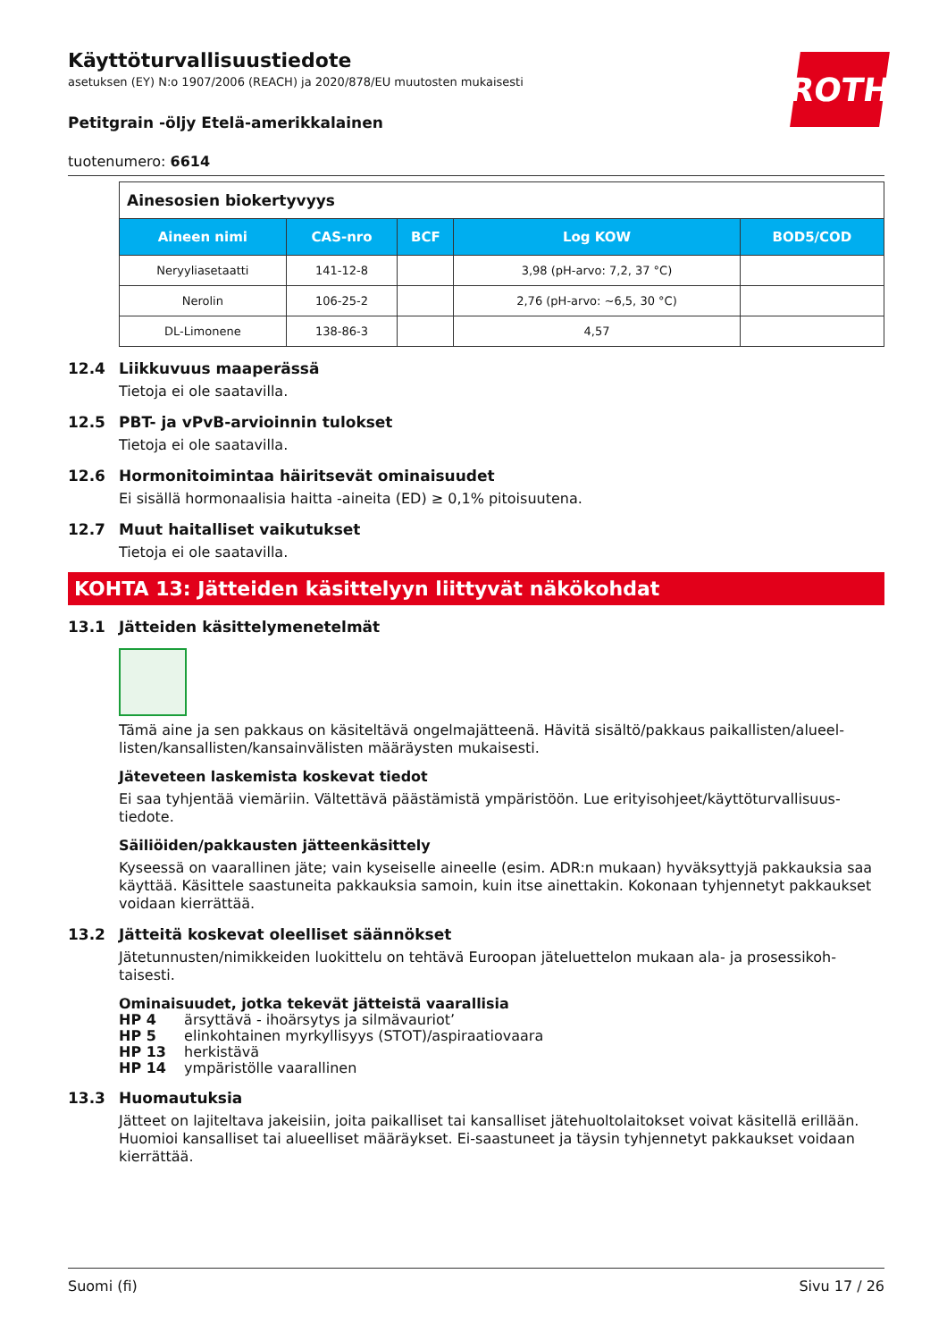Käyttöturvallisuustiedote
asetuksen (EY) N:o 1907/2006 (REACH) ja 2020/878/EU muutosten mukaisesti
ROTH
Petitgrain -öljy Etelä-amerikkalainen
tuotenumero: 6614
| Ainesosien biokertyvyys | | | | |
| Aineen nimi | CAS-nro | BCF | Log KOW | BOD5/COD |
| Neryyliasetaatti | 141-12-8 | | 3,98 (pH-arvo: 7,2, 37 °C) | |
| Nerolin | 106-25-2 | | 2,76 (pH-arvo: ~6,5, 30 °C) | |
| DL-Limonene | 138-86-3 | | 4,57 | |
12.4 Liikkuvuus maaperässä
Tietoja ei ole saatavilla.
12.5 PBT- ja vPvB-arvioinnin tulokset
Tietoja ei ole saatavilla.
12.6 Hormonitoimintaa häiritsevät ominaisuudet
Ei sisällä hormonaalisia haitta -aineita (ED) ≥ 0,1% pitoisuutena.
12.7 Muut haitalliset vaikutukset
Tietoja ei ole saatavilla.
KOHTA 13: Jätteiden käsittelyyn liittyvät näkökohdat
13.1 Jätteiden käsittelymenetelmät
Tämä aine ja sen pakkaus on käsiteltävä ongelmajätteenä. Hävitä sisältö/pakkaus paikallisten/alueel­listen/kansallisten/kansainvälisten määräysten mukaisesti.
Jäteveteen laskemista koskevat tiedot
Ei saa tyhjentää viemäriin. Vältettävä päästämistä ympäristöön. Lue erityisohjeet/käyttöturvallisuus­tiedote.
Säiliöiden/pakkausten jätteenkäsittely
Kyseessä on vaarallinen jäte; vain kyseiselle aineelle (esim. ADR:n mukaan) hyväksyttyjä pakkauksia saa käyttää. Käsittele saastuneita pakkauksia samoin, kuin itse ainettakin. Kokonaan tyhjennetyt pak­kaukset voidaan kierrättää.
13.2 Jätteitä koskevat oleelliset säännökset
Jätetunnusten/nimikkeiden luokittelu on tehtävä Euroopan jäteluettelon mukaan ala- ja prosessikoh­taisesti.
Ominaisuudet, jotka tekevät jätteistä vaarallisia
HP 4 ärsyttävä - ihoärsytys ja silmävauriot’
HP 5 elinkohtainen myrkyllisyys (STOT)/aspiraatiovaara
HP 13 herkistävä
HP 14 ympäristölle vaarallinen
13.3 Huomautuksia
Jätteet on lajiteltava jakeisiin, joita paikalliset tai kansalliset jätehuoltolaitokset voivat käsitellä erillään. Huomioi kansalliset tai alueelliset määräykset. Ei-saastuneet ja täysin tyhjennetyt pakkaukset voidaan kierrättää.
Suomi (fi) Sivu 17 / 26